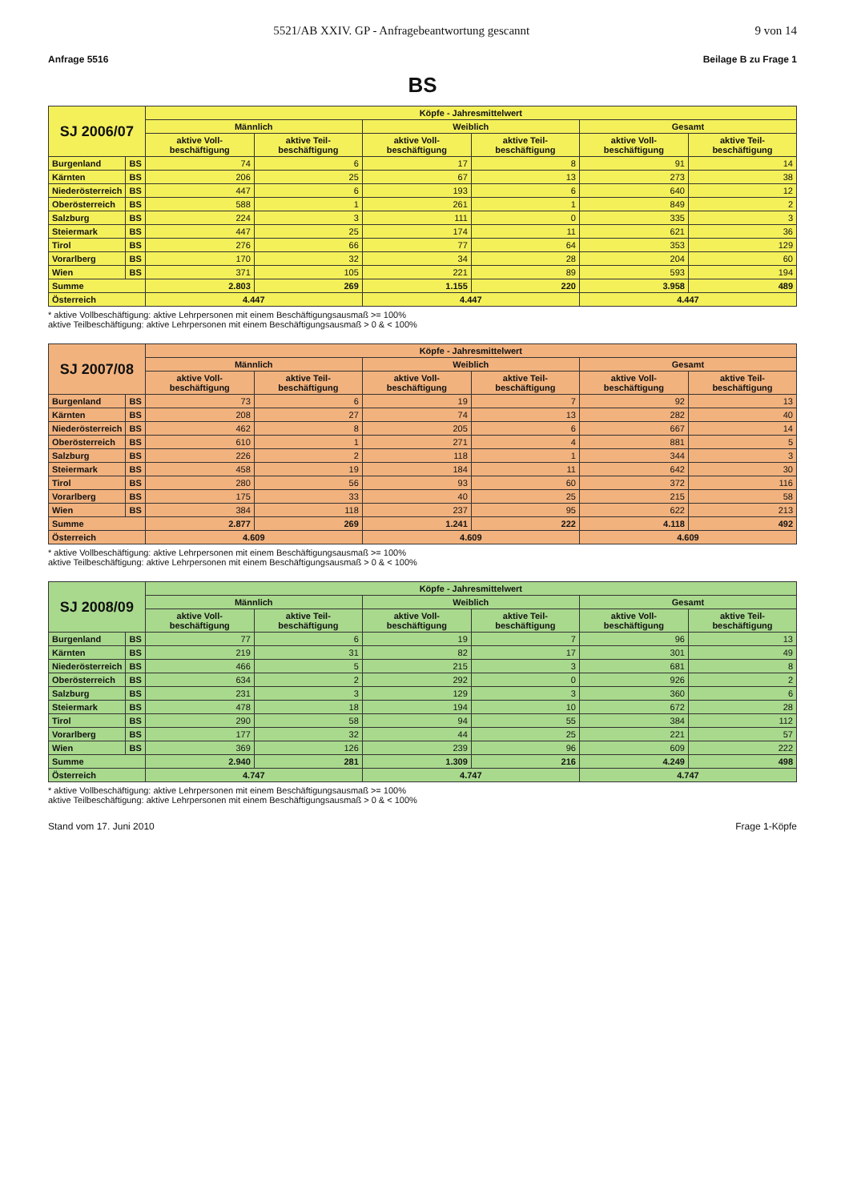5521/AB XXIV. GP - Anfragebeantwortung gescannt 9 von 14
Anfrage 5516 Beilage B zu Frage 1
BS
| SJ 2006/07 | | Köpfe - Jahresmittelwert | | | | | |
| --- | --- | --- | --- | --- | --- | --- | --- |
| | | Männlich | | Weiblich | | Gesamt | |
| | | aktive Voll- beschäftigung | aktive Teil- beschäftigung | aktive Voll- beschäftigung | aktive Teil- beschäftigung | aktive Voll- beschäftigung | aktive Teil- beschäftigung |
| Burgenland | BS | 74 | 6 | 17 | 8 | 91 | 14 |
| Kärnten | BS | 206 | 25 | 67 | 13 | 273 | 38 |
| Niederösterreich | BS | 447 | 6 | 193 | 6 | 640 | 12 |
| Oberösterreich | BS | 588 | 1 | 261 | 1 | 849 | 2 |
| Salzburg | BS | 224 | 3 | 111 | 0 | 335 | 3 |
| Steiermark | BS | 447 | 25 | 174 | 11 | 621 | 36 |
| Tirol | BS | 276 | 66 | 77 | 64 | 353 | 129 |
| Vorarlberg | BS | 170 | 32 | 34 | 28 | 204 | 60 |
| Wien | BS | 371 | 105 | 221 | 89 | 593 | 194 |
| Summe | | 2.803 | 269 | 1.155 | 220 | 3.958 | 489 |
| Österreich | | 4.447 | | 4.447 | | 4.447 | |
* aktive Vollbeschäftigung: aktive Lehrpersonen mit einem Beschäftigungsausmaß >= 100%
aktive Teilbeschäftigung: aktive Lehrpersonen mit einem Beschäftigungsausmaß > 0 & < 100%
| SJ 2007/08 | | Köpfe - Jahresmittelwert | | | | | |
| --- | --- | --- | --- | --- | --- | --- | --- |
| | | Männlich | | Weiblich | | Gesamt | |
| | | aktive Voll- beschäftigung | aktive Teil- beschäftigung | aktive Voll- beschäftigung | aktive Teil- beschäftigung | aktive Voll- beschäftigung | aktive Teil- beschäftigung |
| Burgenland | BS | 73 | 6 | 19 | 7 | 92 | 13 |
| Kärnten | BS | 208 | 27 | 74 | 13 | 282 | 40 |
| Niederösterreich | BS | 462 | 8 | 205 | 6 | 667 | 14 |
| Oberösterreich | BS | 610 | 1 | 271 | 4 | 881 | 5 |
| Salzburg | BS | 226 | 2 | 118 | 1 | 344 | 3 |
| Steiermark | BS | 458 | 19 | 184 | 11 | 642 | 30 |
| Tirol | BS | 280 | 56 | 93 | 60 | 372 | 116 |
| Vorarlberg | BS | 175 | 33 | 40 | 25 | 215 | 58 |
| Wien | BS | 384 | 118 | 237 | 95 | 622 | 213 |
| Summe | | 2.877 | 269 | 1.241 | 222 | 4.118 | 492 |
| Österreich | | 4.609 | | 4.609 | | 4.609 | |
* aktive Vollbeschäftigung: aktive Lehrpersonen mit einem Beschäftigungsausmaß >= 100%
aktive Teilbeschäftigung: aktive Lehrpersonen mit einem Beschäftigungsausmaß > 0 & < 100%
| SJ 2008/09 | | Köpfe - Jahresmittelwert | | | | | |
| --- | --- | --- | --- | --- | --- | --- | --- |
| | | Männlich | | Weiblich | | Gesamt | |
| | | aktive Voll- beschäftigung | aktive Teil- beschäftigung | aktive Voll- beschäftigung | aktive Teil- beschäftigung | aktive Voll- beschäftigung | aktive Teil- beschäftigung |
| Burgenland | BS | 77 | 6 | 19 | 7 | 96 | 13 |
| Kärnten | BS | 219 | 31 | 82 | 17 | 301 | 49 |
| Niederösterreich | BS | 466 | 5 | 215 | 3 | 681 | 8 |
| Oberösterreich | BS | 634 | 2 | 292 | 0 | 926 | 2 |
| Salzburg | BS | 231 | 3 | 129 | 3 | 360 | 6 |
| Steiermark | BS | 478 | 18 | 194 | 10 | 672 | 28 |
| Tirol | BS | 290 | 58 | 94 | 55 | 384 | 112 |
| Vorarlberg | BS | 177 | 32 | 44 | 25 | 221 | 57 |
| Wien | BS | 369 | 126 | 239 | 96 | 609 | 222 |
| Summe | | 2.940 | 281 | 1.309 | 216 | 4.249 | 498 |
| Österreich | | 4.747 | | 4.747 | | 4.747 | |
* aktive Vollbeschäftigung: aktive Lehrpersonen mit einem Beschäftigungsausmaß >= 100%
aktive Teilbeschäftigung: aktive Lehrpersonen mit einem Beschäftigungsausmaß > 0 & < 100%
Stand vom 17. Juni 2010 Frage 1-Köpfe